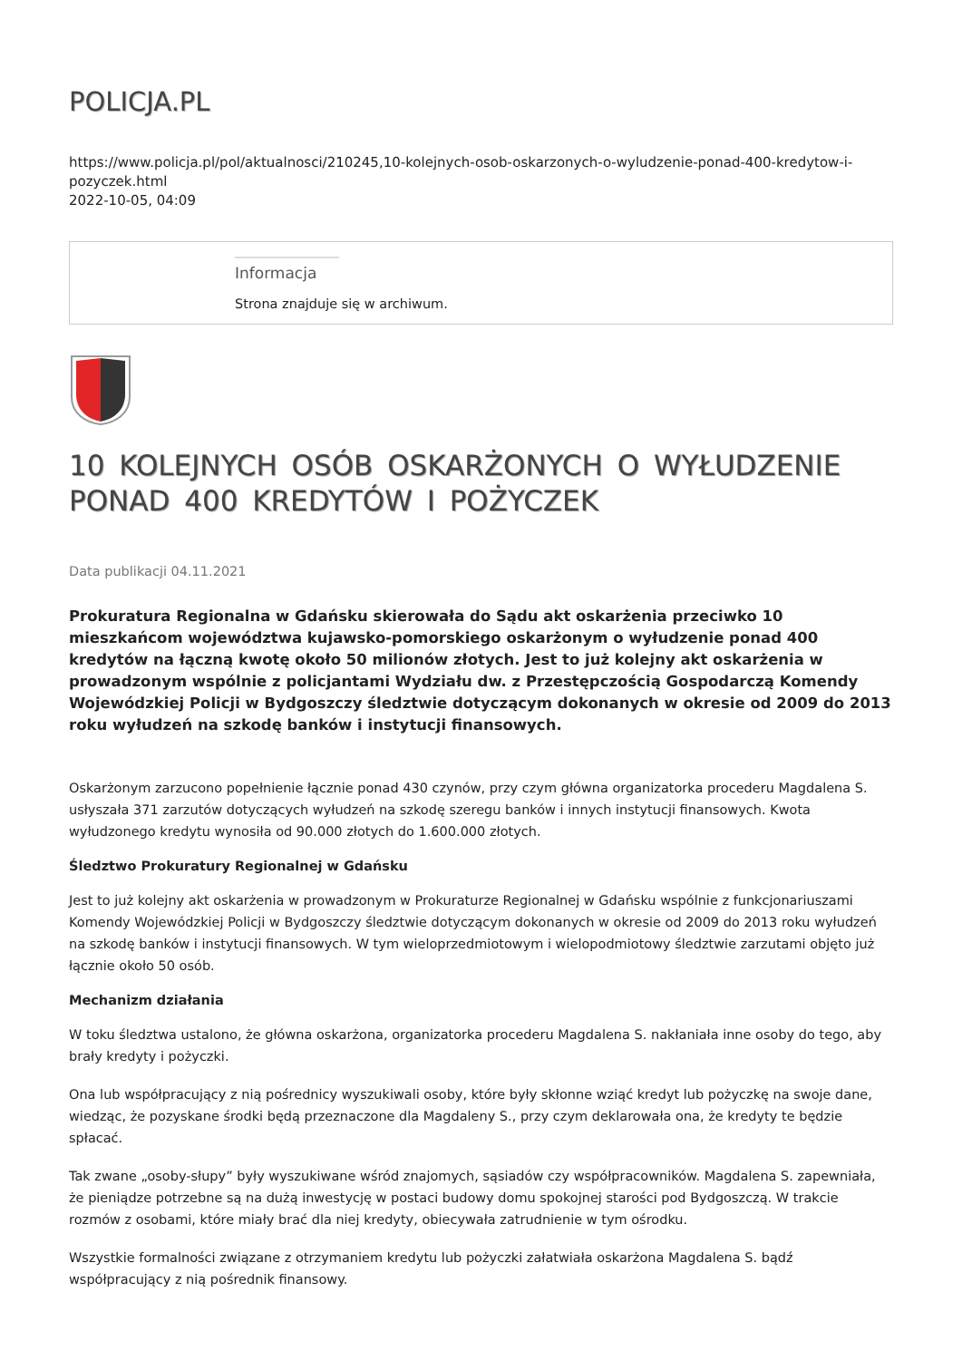POLICJA.PL
https://www.policja.pl/pol/aktualnosci/210245,10-kolejnych-osob-oskarzonych-o-wyludzenie-ponad-400-kredytow-i-pozyczek.html
2022-10-05, 04:09
Informacja
Strona znajduje się w archiwum.
10 KOLEJNYCH OSÓB OSKARŻONYCH O WYŁUDZENIE PONAD 400 KREDYTÓW I POŻYCZEK
Data publikacji 04.11.2021
Prokuratura Regionalna w Gdańsku skierowała do Sądu akt oskarżenia przeciwko 10 mieszkańcom województwa kujawsko-pomorskiego oskarżonym o wyłudzenie ponad 400 kredytów na łączną kwotę około 50 milionów złotych. Jest to już kolejny akt oskarżenia w prowadzonym wspólnie z policjantami Wydziału dw. z Przestępczością Gospodarczą Komendy Wojewódzkiej Policji w Bydgoszczy śledztwie dotyczącym dokonanych w okresie od 2009 do 2013 roku wyłudzeń na szkodę banków i instytucji finansowych.
Oskarżonym zarzucono popełnienie łącznie ponad 430 czynów, przy czym główna organizatorka procederu Magdalena S. usłyszała 371 zarzutów dotyczących wyłudzeń na szkodę szeregu banków i innych instytucji finansowych. Kwota wyłudzonego kredytu wynosiła od 90.000 złotych do 1.600.000 złotych.
Śledztwo Prokuratury Regionalnej w Gdańsku
Jest to już kolejny akt oskarżenia w prowadzonym w Prokuraturze Regionalnej w Gdańsku wspólnie z funkcjonariuszami Komendy Wojewódzkiej Policji w Bydgoszczy śledztwie dotyczącym dokonanych w okresie od 2009 do 2013 roku wyłudzeń na szkodę banków i instytucji finansowych. W tym wieloprzedmiotowym i wielopodmiotowy śledztwie zarzutami objęto już łącznie około 50 osób.
Mechanizm działania
W toku śledztwa ustalono, że główna oskarżona, organizatorka procederu Magdalena S. nakłaniała inne osoby do tego, aby brały kredyty i pożyczki.
Ona lub współpracujący z nią pośrednicy wyszukiwali osoby, które były skłonne wziąć kredyt lub pożyczkę na swoje dane, wiedząc, że pozyskane środki będą przeznaczone dla Magdaleny S., przy czym deklarowała ona, że kredyty te będzie spłacać.
Tak zwane „osoby-słupy” były wyszukiwane wśród znajomych, sąsiadów czy współpracowników. Magdalena S. zapewniała, że pieniądze potrzebne są na dużą inwestycję w postaci budowy domu spokojnej starości pod Bydgoszczą. W trakcie rozmów z osobami, które miały brać dla niej kredyty, obiecywała zatrudnienie w tym ośrodku.
Wszystkie formalności związane z otrzymaniem kredytu lub pożyczki załatwiała oskarżona Magdalena S. bądź współpracujący z nią pośrednik finansowy.